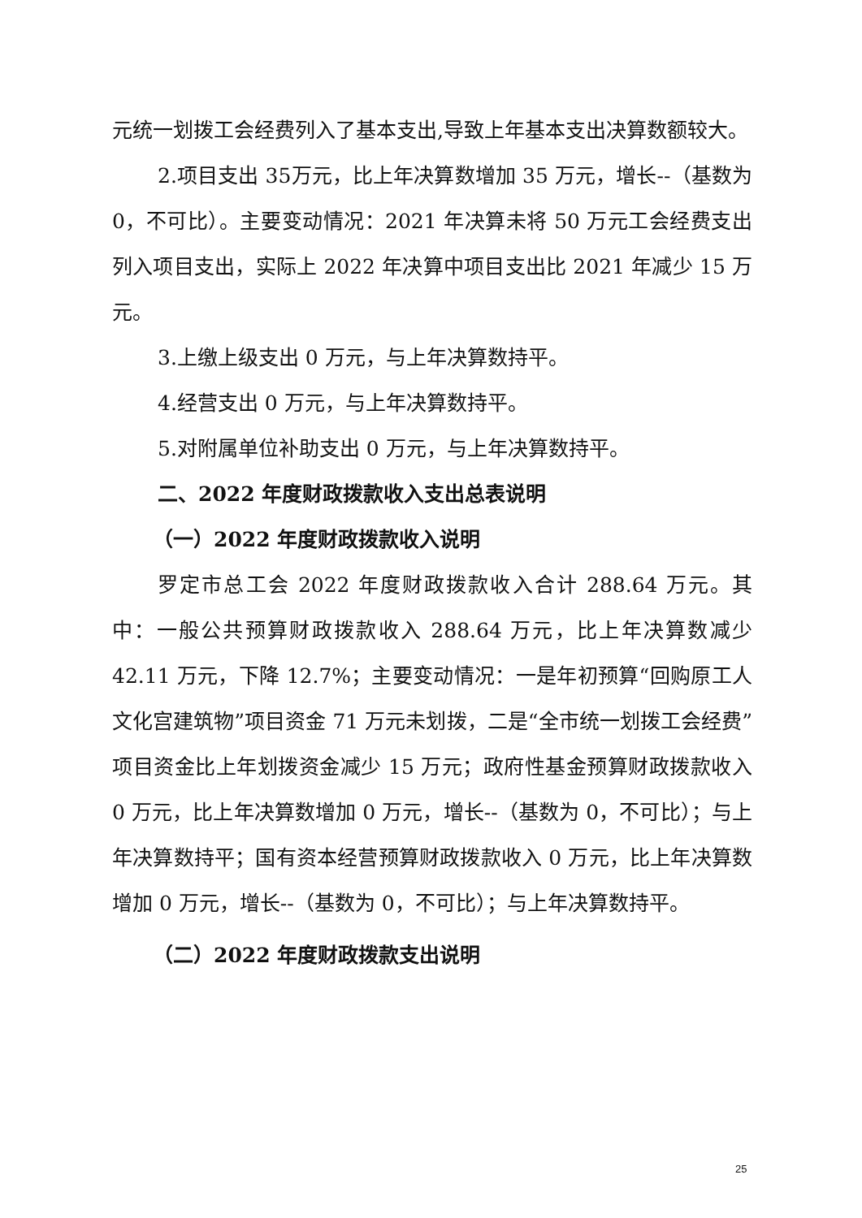元统一划拨工会经费列入了基本支出,导致上年基本支出决算数额较大。
2.项目支出 35万元，比上年决算数增加 35 万元，增长--（基数为 0，不可比）。主要变动情况：2021 年决算未将 50 万元工会经费支出列入项目支出，实际上 2022 年决算中项目支出比 2021 年减少 15 万元。
3.上缴上级支出 0 万元，与上年决算数持平。
4.经营支出 0 万元，与上年决算数持平。
5.对附属单位补助支出 0 万元，与上年决算数持平。
二、2022 年度财政拨款收入支出总表说明
（一）2022 年度财政拨款收入说明
罗定市总工会 2022 年度财政拨款收入合计 288.64 万元。其中：一般公共预算财政拨款收入 288.64 万元，比上年决算数减少 42.11 万元，下降 12.7%；主要变动情况：一是年初预算“回购原工人文化宫建筑物”项目资金 71 万元未划拨，二是“全市统一划拨工会经费”项目资金比上年划拨资金减少 15 万元；政府性基金预算财政拨款收入 0 万元，比上年决算数增加 0 万元，增长--（基数为 0，不可比）；与上年决算数持平；国有资本经营预算财政拨款收入 0 万元，比上年决算数增加 0 万元，增长--（基数为 0，不可比）；与上年决算数持平。
（二）2022 年度财政拨款支出说明
25